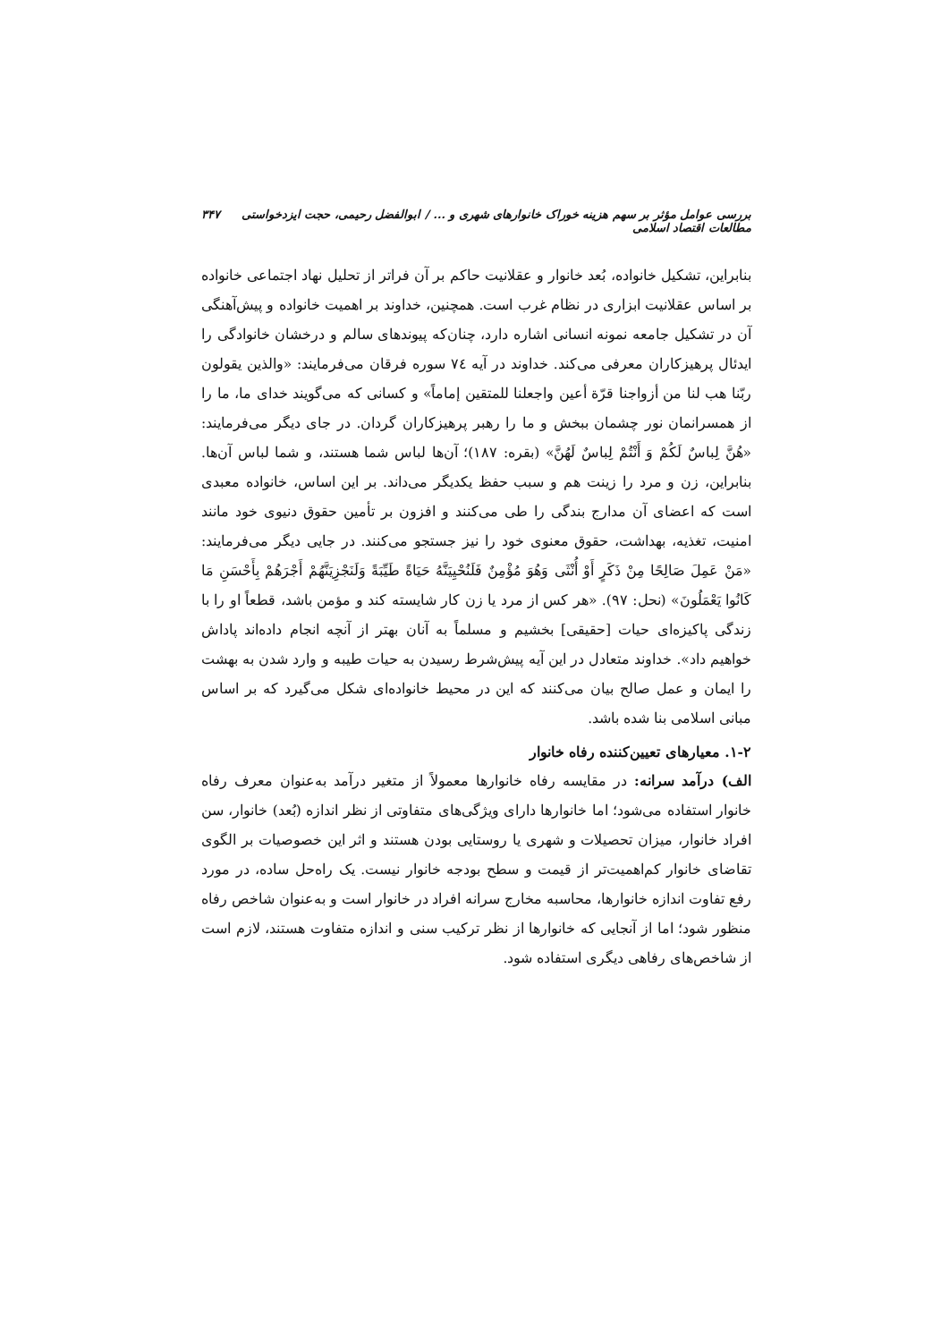بررسی عوامل مؤثر بر سهم هزینه خوراک خانوارهای شهری و ... / ابوالفضل رحیمی، حجت ایزدخواستی مطالعات اقتصاد اسلامی ۳۴۷
بنابراین، تشکیل خانواده، بُعد خانوار و عقلانیت حاکم بر آن فراتر از تحلیل نهاد اجتماعی خانواده بر اساس عقلانیت ابزاری در نظام غرب است. همچنین، خداوند بر اهمیت خانواده و پیش‌آهنگی آن در تشکیل جامعه نمونه انسانی اشاره دارد، چنان‌که پیوندهای سالم و درخشان خانوادگی را ایدئال پرهیزکاران معرفی می‌کند. خداوند در آیه ۷٤ سوره فرقان می‌فرمایند: «والذین یقولون ربّنا هب لنا من أزواجنا قرّة أعین واجعلنا للمتقین إماماً» و کسانی که می‌گویند خدای ما، ما را از همسرانمان نور چشمان ببخش و ما را رهبر پرهیزکاران گردان. در جای دیگر می‌فرمایند: «هُنَّ لِباسٌ لَکُمْ وَ أَنْتُمْ لِباسٌ لَهُنَّ» (بقره: ۱۸۷)؛ آن‌ها لباس شما هستند، و شما لباس آن‌ها. بنابراین، زن و مرد را زینت هم و سبب حفظ یکدیگر می‌داند. بر این اساس، خانواده معبدی است که اعضای آن مدارج بندگی را طی می‌کنند و افزون بر تأمین حقوق دنیوی خود مانند امنیت، تغذیه، بهداشت، حقوق معنوی خود را نیز جستجو می‌کنند. در جایی دیگر می‌فرمایند: «مَنْ عَمِلَ صَالِحًا مِنْ ذَکَرٍ أَوْ أُنْثَى وَهُوَ مُؤْمِنٌ فَلَنُحْیِیَنَّهُ حَیَاةً طَیِّبَةً وَلَنَجْزِیَنَّهُمْ أَجْرَهُمْ بِأَحْسَنِ مَا کَانُوا یَعْمَلُونَ» (نحل: ۹۷). «هر کس از مرد یا زن کار شایسته کند و مؤمن باشد، قطعاً او را با زندگی پاکیزه‌ای حیات [حقیقی] بخشیم و مسلماً به آنان بهتر از آنچه انجام داده‌اند پاداش خواهیم داد». خداوند متعادل در این آیه پیش‌شرط رسیدن به حیات طیبه و وارد شدن به بهشت را ایمان و عمل صالح بیان می‌کنند که این در محیط خانواده‌ای شکل می‌گیرد که بر اساس مبانی اسلامی بنا شده باشد.
۱-۲. معیارهای تعیین‌کننده رفاه خانوار
الف) درآمد سرانه: در مقایسه رفاه خانوارها معمولاً از متغیر درآمد به‌عنوان معرف رفاه خانوار استفاده می‌شود؛ اما خانوارها دارای ویژگی‌های متفاوتی از نظر اندازه (بُعد) خانوار، سن افراد خانوار، میزان تحصیلات و شهری یا روستایی بودن هستند و اثر این خصوصیات بر الگوی تقاضای خانوار کم‌اهمیت‌تر از قیمت و سطح بودجه خانوار نیست. یک راه‌حل ساده، در مورد رفع تفاوت اندازه خانوارها، محاسبه مخارج سرانه افراد در خانوار است و به‌عنوان شاخص رفاه منظور شود؛ اما از آنجایی که خانوارها از نظر ترکیب سنی و اندازه متفاوت هستند، لازم است از شاخص‌های رفاهی دیگری استفاده شود.